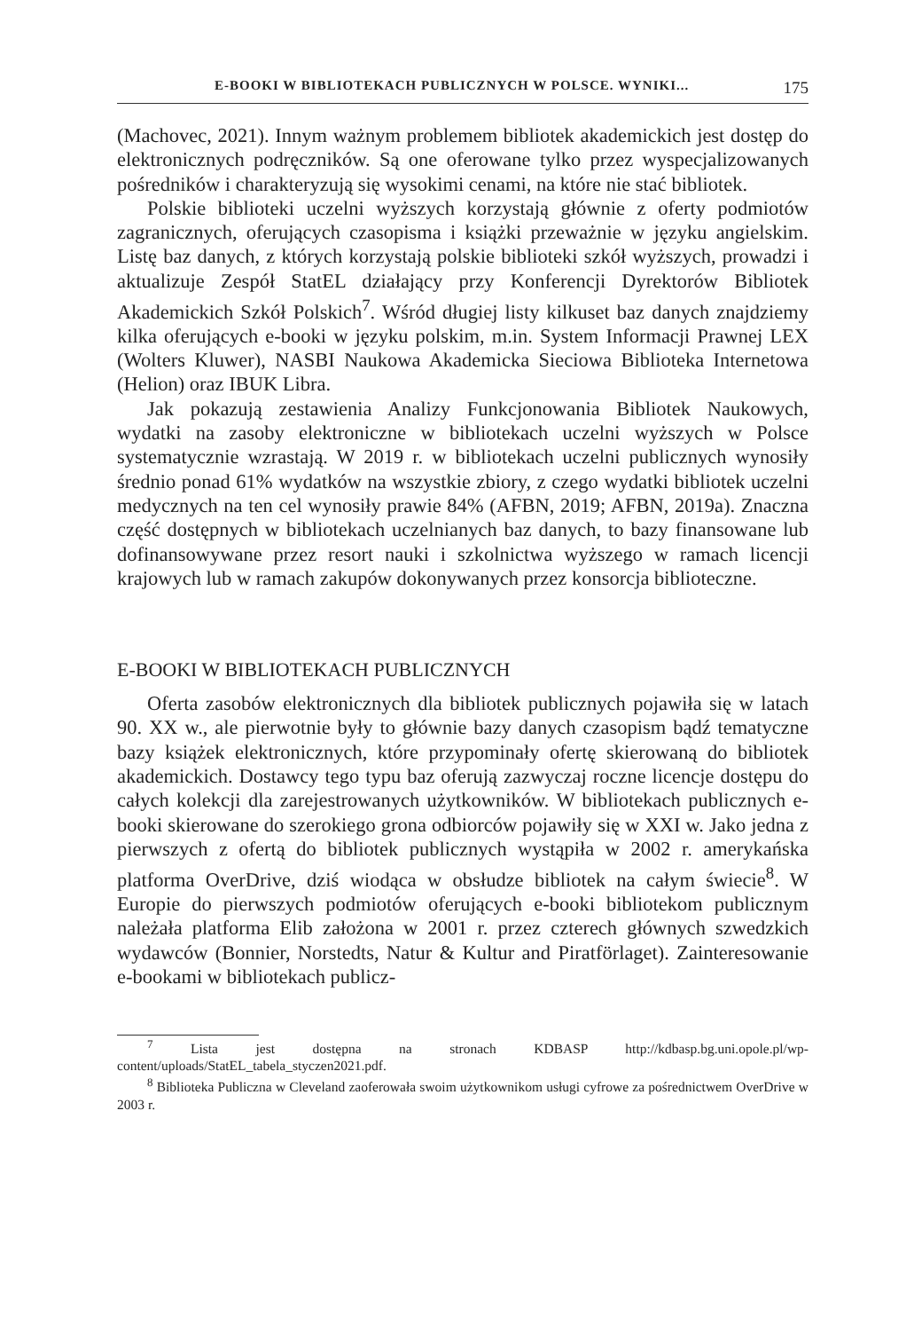E-BOOKI W BIBLIOTEKACH PUBLICZNYCH W POLSCE. WYNIKI... 175
(Machovec, 2021). Innym ważnym problemem bibliotek akademickich jest dostęp do elektronicznych podręczników. Są one oferowane tylko przez wyspecjalizowanych pośredników i charakteryzują się wysokimi cenami, na które nie stać bibliotek.
Polskie biblioteki uczelni wyższych korzystają głównie z oferty podmiotów zagranicznych, oferujących czasopisma i książki przeważnie w języku angielskim. Listę baz danych, z których korzystają polskie biblioteki szkół wyższych, prowadzi i aktualizuje Zespół StatEL działający przy Konferencji Dyrektorów Bibliotek Akademickich Szkół Polskich<sup>7</sup>. Wśród długiej listy kilkuset baz danych znajdziemy kilka oferujących e-booki w języku polskim, m.in. System Informacji Prawnej LEX (Wolters Kluwer), NASBI Naukowa Akademicka Sieciowa Biblioteka Internetowa (Helion) oraz IBUK Libra.
Jak pokazują zestawienia Analizy Funkcjonowania Bibliotek Naukowych, wydatki na zasoby elektroniczne w bibliotekach uczelni wyższych w Polsce systematycznie wzrastają. W 2019 r. w bibliotekach uczelni publicznych wynosiły średnio ponad 61% wydatków na wszystkie zbiory, z czego wydatki bibliotek uczelni medycznych na ten cel wynosiły prawie 84% (AFBN, 2019; AFBN, 2019a). Znaczna część dostępnych w bibliotekach uczelnianych baz danych, to bazy finansowane lub dofinansowywane przez resort nauki i szkolnictwa wyższego w ramach licencji krajowych lub w ramach zakupów dokonywanych przez konsorcja biblioteczne.
E-BOOKI W BIBLIOTEKACH PUBLICZNYCH
Oferta zasobów elektronicznych dla bibliotek publicznych pojawiła się w latach 90. XX w., ale pierwotnie były to głównie bazy danych czasopism bądź tematyczne bazy książek elektronicznych, które przypominały ofertę skierowaną do bibliotek akademickich. Dostawcy tego typu baz oferują zazwyczaj roczne licencje dostępu do całych kolekcji dla zarejestrowanych użytkowników. W bibliotekach publicznych e-booki skierowane do szerokiego grona odbiorców pojawiły się w XXI w. Jako jedna z pierwszych z ofertą do bibliotek publicznych wystąpiła w 2002 r. amerykańska platforma OverDrive, dziś wiodąca w obsłudze bibliotek na całym świecie<sup>8</sup>. W Europie do pierwszych podmiotów oferujących e-booki bibliotekom publicznym należała platforma Elib założona w 2001 r. przez czterech głównych szwedzkich wydawców (Bonnier, Norstedts, Natur & Kultur and Piratförlaget). Zainteresowanie e-bookami w bibliotekach publicz-
<sup>7</sup> Lista jest dostępna na stronach KDBASP http://kdbasp.bg.uni.opole.pl/wp-content/uploads/StatEL_tabela_styczen2021.pdf.
<sup>8</sup> Biblioteka Publiczna w Cleveland zaoferowała swoim użytkownikom usługi cyfrowe za pośrednictwem OverDrive w 2003 r.